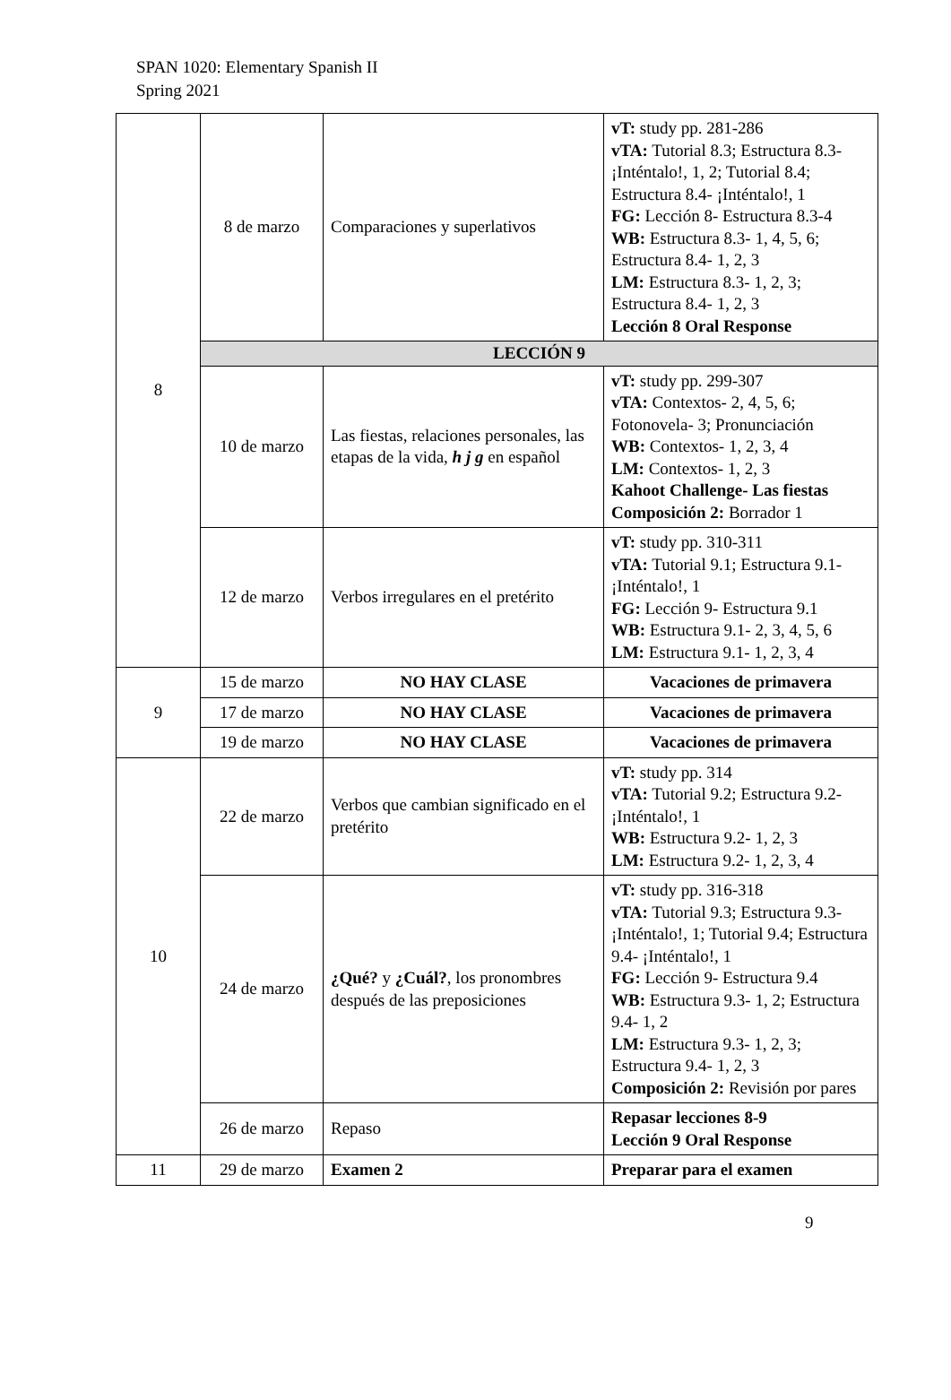SPAN 1020: Elementary Spanish II
Spring 2021
| 8 | 8 de marzo | Comparaciones y superlativos | vT: study pp. 281-286 vTA: Tutorial 8.3; Estructura 8.3- ¡Inténtalo!, 1, 2; Tutorial 8.4; Estructura 8.4- ¡Inténtalo!, 1 FG: Lección 8- Estructura 8.3-4 WB: Estructura 8.3- 1, 4, 5, 6; Estructura 8.4- 1, 2, 3 LM: Estructura 8.3- 1, 2, 3; Estructura 8.4- 1, 2, 3 Lección 8 Oral Response |
| | LECCIÓN 9 | | |
| | 10 de marzo | Las fiestas, relaciones personales, las etapas de la vida, h j g en español | vT: study pp. 299-307 vTA: Contextos- 2, 4, 5, 6; Fotonovela- 3; Pronunciación WB: Contextos- 1, 2, 3, 4 LM: Contextos- 1, 2, 3 Kahoot Challenge- Las fiestas Composición 2: Borrador 1 |
| | 12 de marzo | Verbos irregulares en el pretérito | vT: study pp. 310-311 vTA: Tutorial 9.1; Estructura 9.1- ¡Inténtalo!, 1 FG: Lección 9- Estructura 9.1 WB: Estructura 9.1- 2, 3, 4, 5, 6 LM: Estructura 9.1- 1, 2, 3, 4 |
| 9 | 15 de marzo | NO HAY CLASE | Vacaciones de primavera |
| | 17 de marzo | NO HAY CLASE | Vacaciones de primavera |
| | 19 de marzo | NO HAY CLASE | Vacaciones de primavera |
| 10 | 22 de marzo | Verbos que cambian significado en el pretérito | vT: study pp. 314 vTA: Tutorial 9.2; Estructura 9.2- ¡Inténtalo!, 1 WB: Estructura 9.2- 1, 2, 3 LM: Estructura 9.2- 1, 2, 3, 4 |
| | 24 de marzo | ¿Qué? y ¿Cuál? , los pronombres después de las preposiciones | vT: study pp. 316-318 vTA: Tutorial 9.3; Estructura 9.3- ¡Inténtalo!, 1; Tutorial 9.4; Estructura 9.4- ¡Inténtalo!, 1 FG: Lección 9- Estructura 9.4 WB: Estructura 9.3- 1, 2; Estructura 9.4- 1, 2 LM: Estructura 9.3- 1, 2, 3; Estructura 9.4- 1, 2, 3 Composición 2: Revisión por pares |
| | 26 de marzo | Repaso | Repasar lecciones 8-9 Lección 9 Oral Response |
| 11 | 29 de marzo | Examen 2 | Preparar para el examen |
9